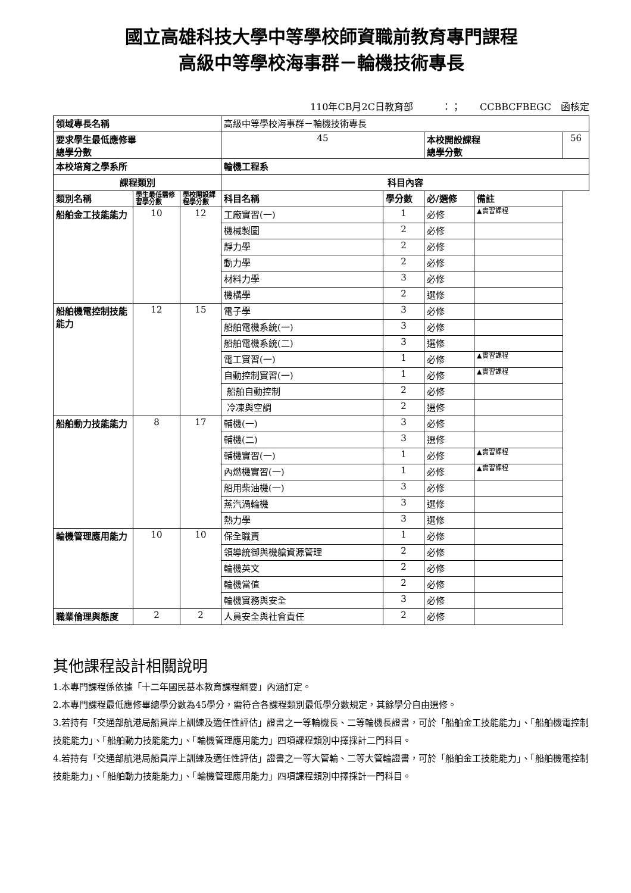國立高雄科技大學中等學校師資職前教育專門課程
高級中等學校海事群－輪機技術專長
110年CB月2C日教育部　　　：；　　CCBBCFBEGC　函核定
| 領域專長名稱 | | | 高級中等學校海事群－輪機技術專長 | | | | |
| 要求學生最低應修畢 總學分數 | | | 45 | | 本校開設課程 總學分數 | | 56 |
| 本校培育之學系所 | | | 輪機工程系 | | | | |
| 課程類別 | | | 科目內容 | | | | |
| 類別名稱 | 學生最低需修習學分數 | 學校開設課程學分數 | 科目名稱 | 學分數 | 必/選修 | 備註 | |
| 船舶金工技能能力 | 10 | 12 | 工廠實習(一) | 1 | 必修 | ▲實習課程 | |
| | | | 機械製圖 | 2 | 必修 | | |
| | | | 靜力學 | 2 | 必修 | | |
| | | | 動力學 | 2 | 必修 | | |
| | | | 材料力學 | 3 | 必修 | | |
| | | | 機構學 | 2 | 選修 | | |
| 船舶機電控制技能能力 | 12 | 15 | 電子學 | 3 | 必修 | | |
| | | | 船舶電機系統(一) | 3 | 必修 | | |
| | | | 船舶電機系統(二) | 3 | 選修 | | |
| | | | 電工實習(一) | 1 | 必修 | ▲實習課程 | |
| | | | 自動控制實習(一) | 1 | 必修 | ▲實習課程 | |
| | | | 船舶自動控制 | 2 | 必修 | | |
| | | | 冷凍與空調 | 2 | 選修 | | |
| 船舶動力技能能力 | 8 | 17 | 輔機(一) | 3 | 必修 | | |
| | | | 輔機(二) | 3 | 選修 | | |
| | | | 輔機實習(一) | 1 | 必修 | ▲實習課程 | |
| | | | 內燃機實習(一) | 1 | 必修 | ▲實習課程 | |
| | | | 船用柴油機(一) | 3 | 必修 | | |
| | | | 蒸汽渦輪機 | 3 | 選修 | | |
| | | | 熱力學 | 3 | 選修 | | |
| 輪機管理應用能力 | 10 | 10 | 保全職責 | 1 | 必修 | | |
| | | | 領導統御與機艙資源管理 | 2 | 必修 | | |
| | | | 輪機英文 | 2 | 必修 | | |
| | | | 輪機當值 | 2 | 必修 | | |
| | | | 輪機實務與安全 | 3 | 必修 | | |
| 職業倫理與態度 | 2 | 2 | 人員安全與社會責任 | 2 | 必修 | | |
其他課程設計相關說明
1.本專門課程係依據「十二年國民基本教育課程綱要」內涵訂定。
2.本專門課程最低應修畢總學分數為45學分，需符合各課程類別最低學分數規定，其餘學分自由選修。
3.若持有「交通部航港局船員岸上訓練及適任性評估」證書之一等輪機長、二等輪機長證書，可於「船舶金工技能能力」、「船舶機電控制技能能力」、「船舶動力技能能力」、「輪機管理應用能力」四項課程類別中擇採計二門科目。
4.若持有「交通部航港局船員岸上訓練及適任性評估」證書之一等大管輪、二等大管輪證書，可於「船舶金工技能能力」、「船舶機電控制技能能力」、「船舶動力技能能力」、「輪機管理應用能力」四項課程類別中擇採計一門科目。